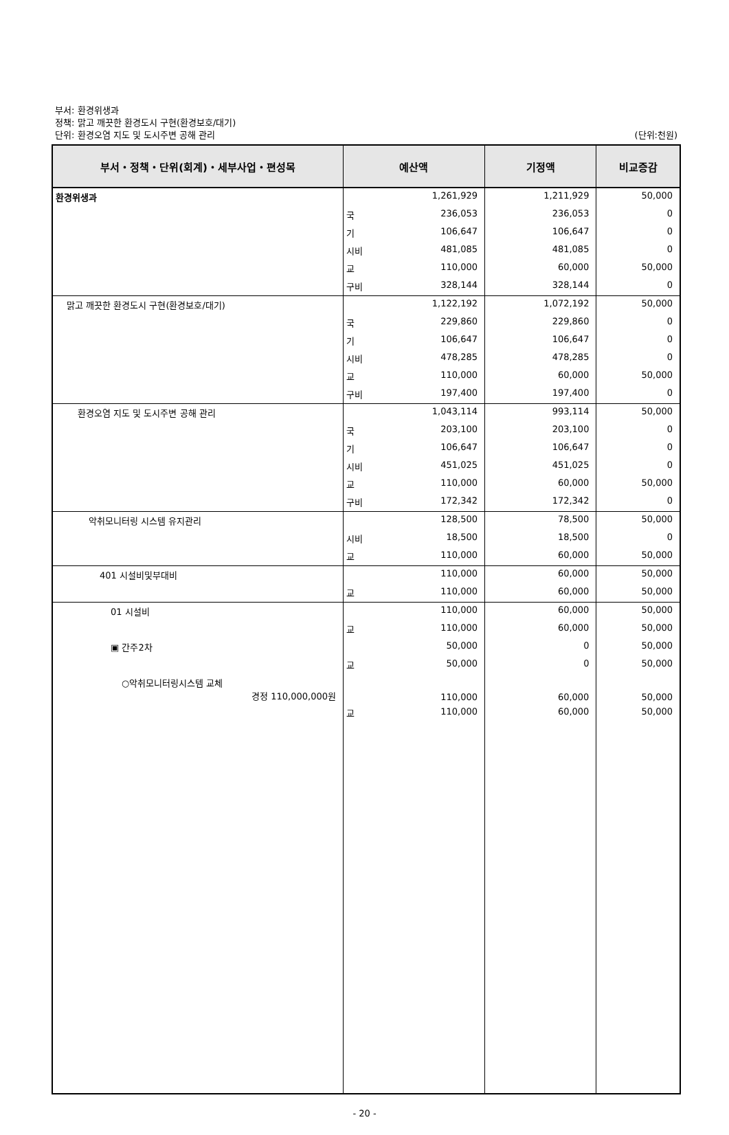부서: 환경위생과
정책: 맑고 깨끗한 환경도시 구현(환경보호/대기)
단위: 환경오염 지도 및 도시주변 공해 관리
(단위:천원)
| 부서・정책・단위(회계)・세부사업・편성목 | 예산액 | | 기정액 | 비교증감 |
| --- | --- | --- | --- | --- |
| 환경위생과 | | 1,261,929 | 1,211,929 | 50,000 |
| | 국 | 236,053 | 236,053 | 0 |
| | 기 | 106,647 | 106,647 | 0 |
| | 시비 | 481,085 | 481,085 | 0 |
| | 교 | 110,000 | 60,000 | 50,000 |
| | 구비 | 328,144 | 328,144 | 0 |
| 맑고 깨끗한 환경도시 구현(환경보호/대기) | | 1,122,192 | 1,072,192 | 50,000 |
| | 국 | 229,860 | 229,860 | 0 |
| | 기 | 106,647 | 106,647 | 0 |
| | 시비 | 478,285 | 478,285 | 0 |
| | 교 | 110,000 | 60,000 | 50,000 |
| | 구비 | 197,400 | 197,400 | 0 |
| 환경오염 지도 및 도시주변 공해 관리 | | 1,043,114 | 993,114 | 50,000 |
| | 국 | 203,100 | 203,100 | 0 |
| | 기 | 106,647 | 106,647 | 0 |
| | 시비 | 451,025 | 451,025 | 0 |
| | 교 | 110,000 | 60,000 | 50,000 |
| | 구비 | 172,342 | 172,342 | 0 |
| 악취모니터링 시스템 유지관리 | | 128,500 | 78,500 | 50,000 |
| | 시비 | 18,500 | 18,500 | 0 |
| | 교 | 110,000 | 60,000 | 50,000 |
| 401 시설비및부대비 | | 110,000 | 60,000 | 50,000 |
| | 교 | 110,000 | 60,000 | 50,000 |
| 01 시설비 | | 110,000 | 60,000 | 50,000 |
| | 교 | 110,000 | 60,000 | 50,000 |
| ▣ 간주2차 | | 50,000 | 0 | 50,000 |
| | 교 | 50,000 | 0 | 50,000 |
| ○악취모니터링시스템 교체 경정 110,000,000원 | | 110,000 | 60,000 | 50,000 |
| | 교 | 110,000 | 60,000 | 50,000 |
- 20 -